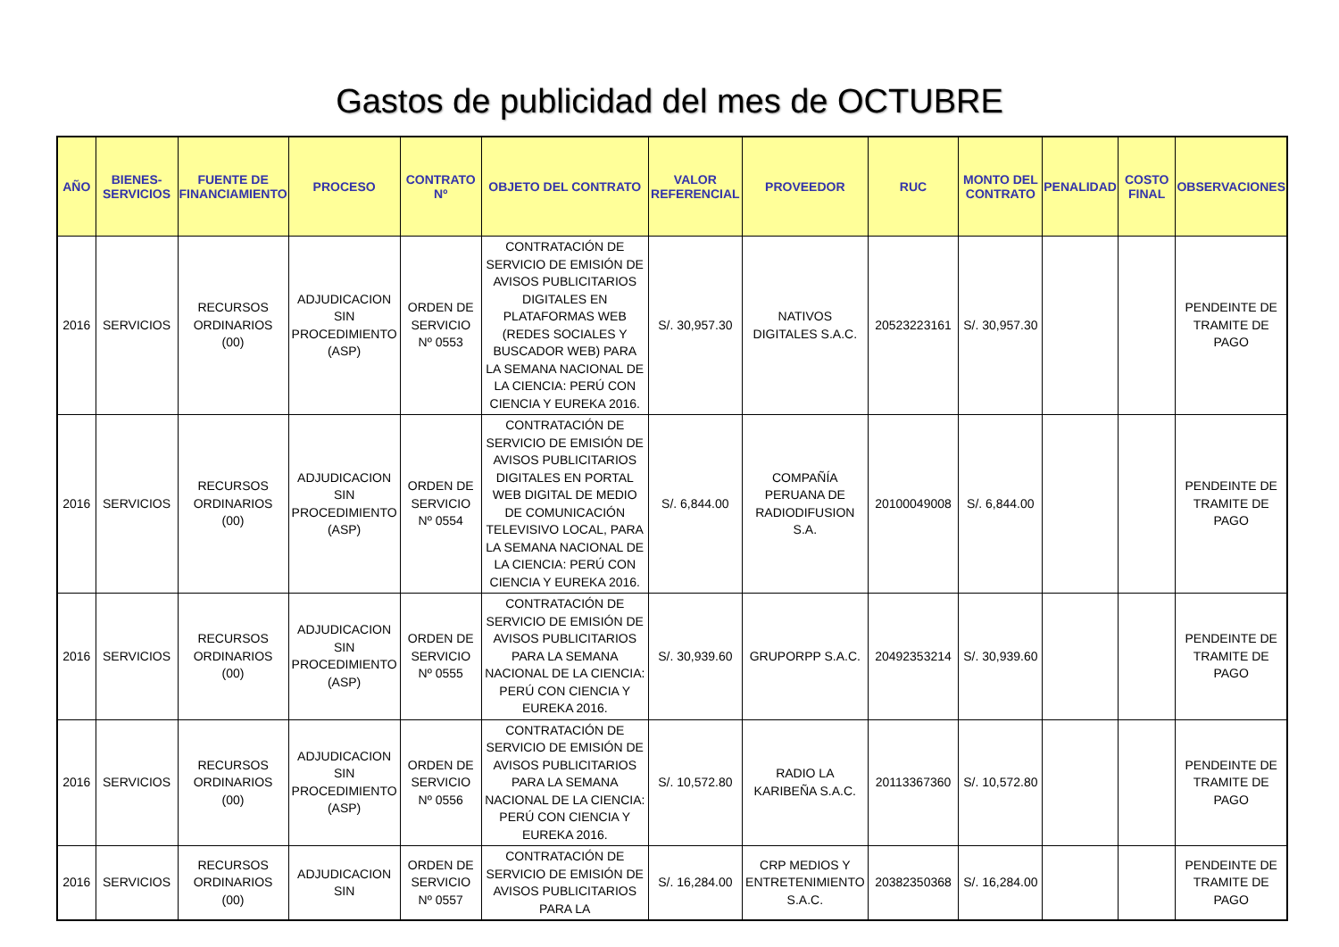Gastos de publicidad del mes de OCTUBRE
| AÑO | BIENES-SERVICIOS | FUENTE DE FINANCIAMIENTO | PROCESO | CONTRATO Nº | OBJETO DEL CONTRATO | VALOR REFERENCIAL | PROVEEDOR | RUC | MONTO DEL CONTRATO | PENALIDAD | COSTO FINAL | OBSERVACIONES |
| --- | --- | --- | --- | --- | --- | --- | --- | --- | --- | --- | --- | --- |
| 2016 | SERVICIOS | RECURSOS ORDINARIOS (00) | ADJUDICACION SIN PROCEDIMIENTO (ASP) | ORDEN DE SERVICIO Nº 0553 | CONTRATACIÓN DE SERVICIO DE EMISIÓN DE AVISOS PUBLICITARIOS DIGITALES EN PLATAFORMAS WEB (REDES SOCIALES Y BUSCADOR WEB) PARA LA SEMANA NACIONAL DE LA CIENCIA: PERÚ CON CIENCIA Y EUREKA 2016. | S/. 30,957.30 | NATIVOS DIGITALES S.A.C. | 20523223161 | S/. 30,957.30 | | | PENDEINTE DE TRAMITE DE PAGO |
| 2016 | SERVICIOS | RECURSOS ORDINARIOS (00) | ADJUDICACION SIN PROCEDIMIENTO (ASP) | ORDEN DE SERVICIO Nº 0554 | CONTRATACIÓN DE SERVICIO DE EMISIÓN DE AVISOS PUBLICITARIOS DIGITALES EN PORTAL WEB DIGITAL DE MEDIO DE COMUNICACIÓN TELEVISIVO LOCAL, PARA LA SEMANA NACIONAL DE LA CIENCIA: PERÚ CON CIENCIA Y EUREKA 2016. | S/. 6,844.00 | COMPAÑÍA PERUANA DE RADIODIFUSION S.A. | 20100049008 | S/. 6,844.00 | | | PENDEINTE DE TRAMITE DE PAGO |
| 2016 | SERVICIOS | RECURSOS ORDINARIOS (00) | ADJUDICACION SIN PROCEDIMIENTO (ASP) | ORDEN DE SERVICIO Nº 0555 | CONTRATACIÓN DE SERVICIO DE EMISIÓN DE AVISOS PUBLICITARIOS PARA LA SEMANA NACIONAL DE LA CIENCIA: PERÚ CON CIENCIA Y EUREKA 2016. | S/. 30,939.60 | GRUPORPP S.A.C. | 20492353214 | S/. 30,939.60 | | | PENDEINTE DE TRAMITE DE PAGO |
| 2016 | SERVICIOS | RECURSOS ORDINARIOS (00) | ADJUDICACION SIN PROCEDIMIENTO (ASP) | ORDEN DE SERVICIO Nº 0556 | CONTRATACIÓN DE SERVICIO DE EMISIÓN DE AVISOS PUBLICITARIOS PARA LA SEMANA NACIONAL DE LA CIENCIA: PERÚ CON CIENCIA Y EUREKA 2016. | S/. 10,572.80 | RADIO LA KARIBEÑA S.A.C. | 20113367360 | S/. 10,572.80 | | | PENDEINTE DE TRAMITE DE PAGO |
| 2016 | SERVICIOS | RECURSOS ORDINARIOS (00) | ADJUDICACION SIN | ORDEN DE SERVICIO Nº 0557 | CONTRATACIÓN DE SERVICIO DE EMISIÓN DE AVISOS PUBLICITARIOS PARA LA | S/. 16,284.00 | CRP MEDIOS Y ENTRETENIMIENTO S.A.C. | 20382350368 | S/. 16,284.00 | | | PENDEINTE DE TRAMITE DE PAGO |